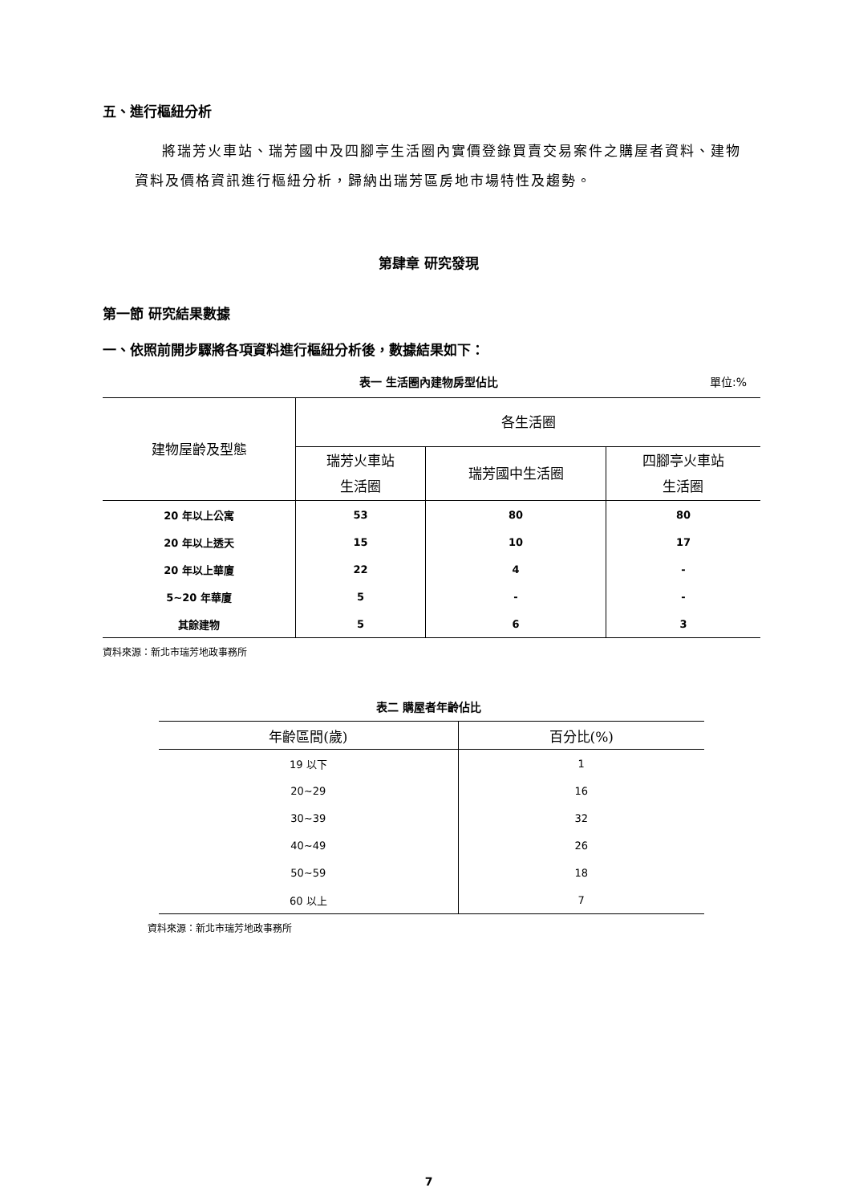五、進行樞紐分析
將瑞芳火車站、瑞芳國中及四腳亭生活圈內實價登錄買賣交易案件之購屋者資料、建物資料及價格資訊進行樞紐分析，歸納出瑞芳區房地市場特性及趨勢。
第肆章 研究發現
第一節 研究結果數據
一、依照前開步驟將各項資料進行樞紐分析後，數據結果如下：
表一 生活圈內建物房型佔比 單位:%
| 建物屋齡及型態 | 各生活圈 | | |
| --- | --- | --- | --- |
| | 瑞芳火車站 生活圈 | 瑞芳國中生活圈 | 四腳亭火車站 生活圈 |
| 20 年以上公寓 | 53 | 80 | 80 |
| 20 年以上透天 | 15 | 10 | 17 |
| 20 年以上華廈 | 22 | 4 | - |
| 5~20 年華廈 | 5 | - | - |
| 其餘建物 | 5 | 6 | 3 |
資料來源：新北市瑞芳地政事務所
表二 購屋者年齡佔比
| 年齡區間(歲) | 百分比(%) |
| --- | --- |
| 19 以下 | 1 |
| 20~29 | 16 |
| 30~39 | 32 |
| 40~49 | 26 |
| 50~59 | 18 |
| 60 以上 | 7 |
資料來源：新北市瑞芳地政事務所
7